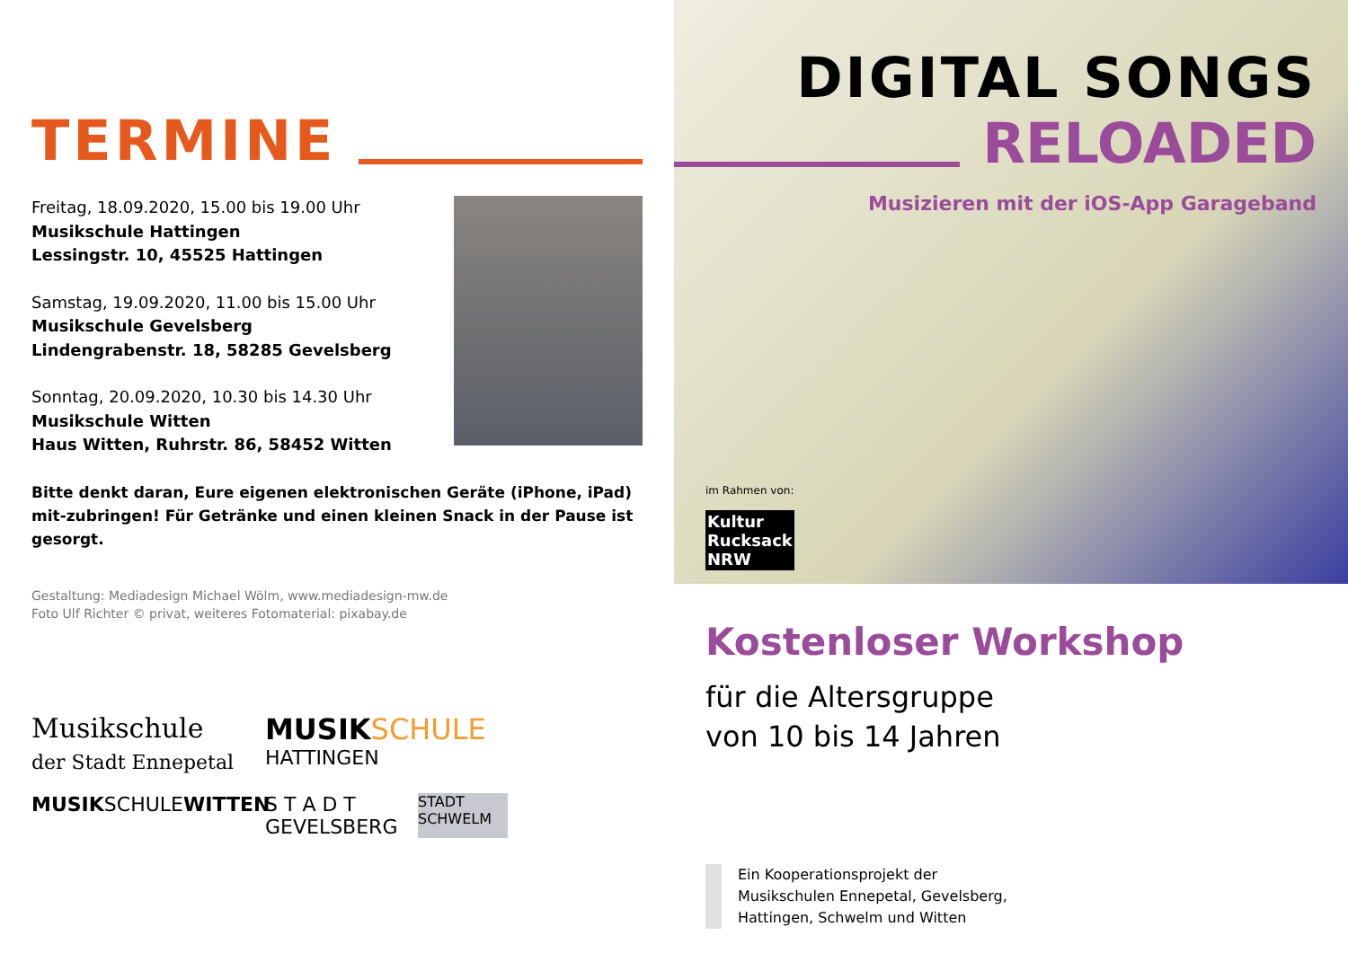TERMINE
Freitag, 18.09.2020, 15.00 bis 19.00 Uhr
Musikschule Hattingen
Lessingstr. 10, 45525 Hattingen
Samstag, 19.09.2020, 11.00 bis 15.00 Uhr
Musikschule Gevelsberg
Lindengrabenstr. 18, 58285 Gevelsberg
Sonntag, 20.09.2020, 10.30 bis 14.30 Uhr
Musikschule Witten
Haus Witten, Ruhrstr. 86, 58452 Witten
Bitte denkt daran, Eure eigenen elektronischen Geräte (iPhone, iPad) mit-zubringen! Für Getränke und einen kleinen Snack in der Pause ist gesorgt.
Gestaltung: Mediadesign Michael Wölm, www.mediadesign-mw.de
Foto Ulf Richter © privat, weiteres Fotomaterial: pixabay.de
Musikschule
der Stadt Ennepetal
MUSIK SCHULE
HATTINGEN
MUSIKSCHULEWITTEN
S T A D T
GEVELSBERG
STADT
SCHWELM
DIGITAL SONGS
RELOADED
Musizieren mit der iOS-App Garageband
im Rahmen von:
Kultur
Rucksack
NRW
Kostenloser Workshop
für die Altersgruppe
von 10 bis 14 Jahren
Ein Kooperationsprojekt der Musikschulen Ennepetal, Gevelsberg, Hattingen, Schwelm und Witten